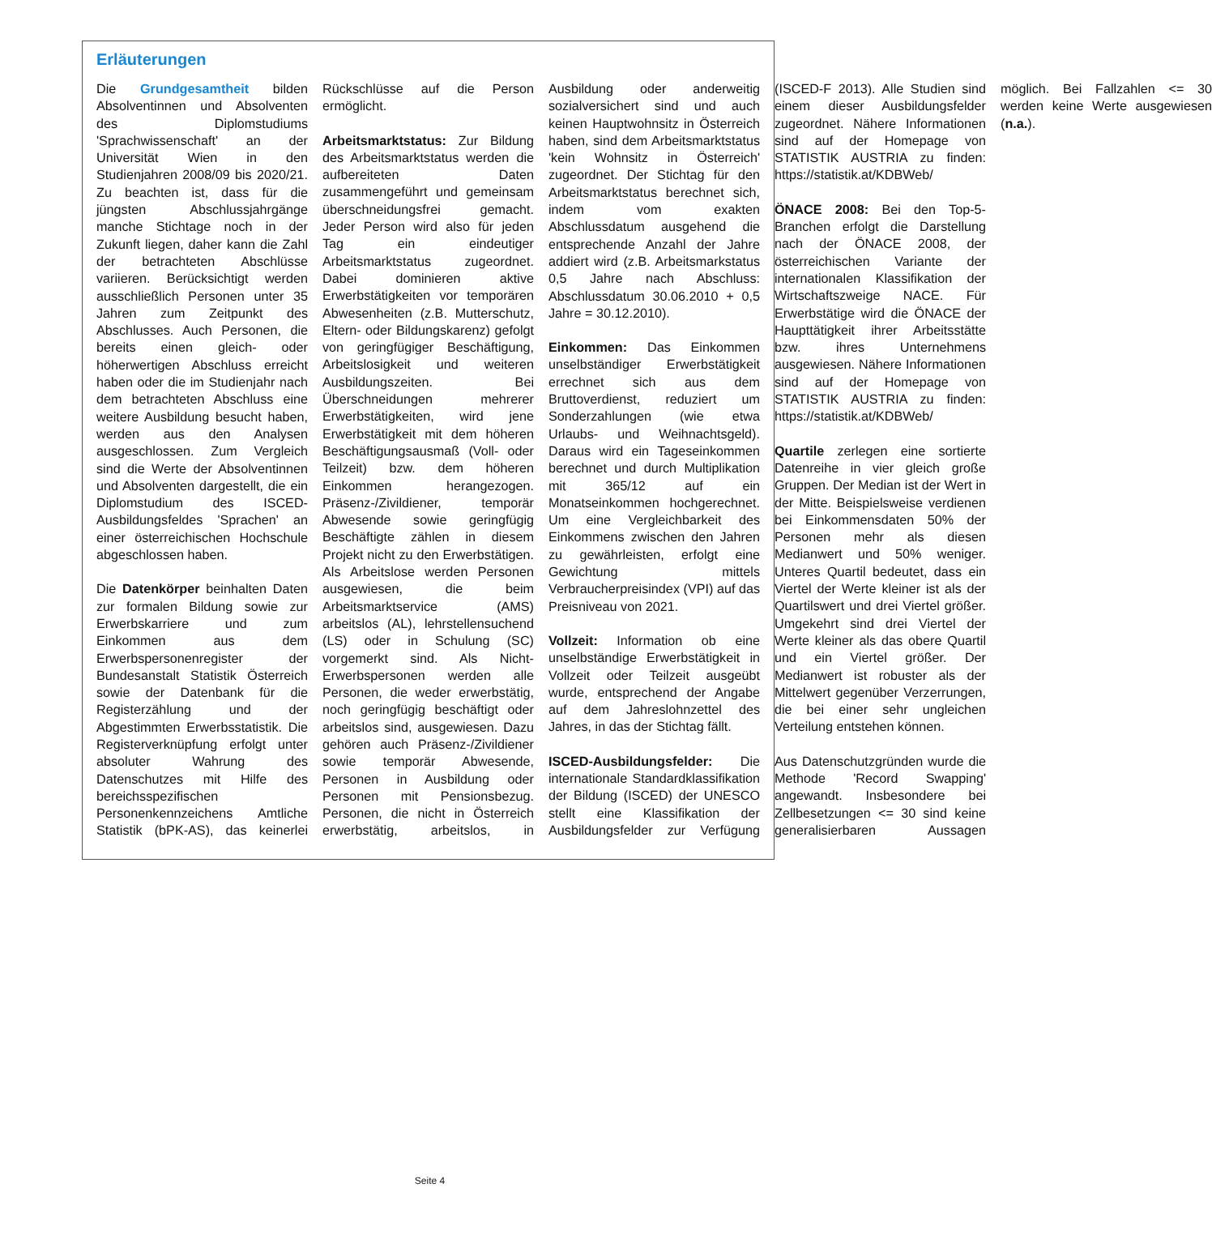Erläuterungen
Die Grundgesamtheit bilden Absolventinnen und Absolventen des Diplomstudiums 'Sprachwissenschaft' an der Universität Wien in den Studienjahren 2008/09 bis 2020/21. Zu beachten ist, dass für die jüngsten Abschlussjahrgänge manche Stichtage noch in der Zukunft liegen, daher kann die Zahl der betrachteten Abschlüsse variieren. Berücksichtigt werden ausschließlich Personen unter 35 Jahren zum Zeitpunkt des Abschlusses. Auch Personen, die bereits einen gleich- oder höherwertigen Abschluss erreicht haben oder die im Studienjahr nach dem betrachteten Abschluss eine weitere Ausbildung besucht haben, werden aus den Analysen ausgeschlossen. Zum Vergleich sind die Werte der Absolventinnen und Absolventen dargestellt, die ein Diplomstudium des ISCED-Ausbildungsfeldes 'Sprachen' an einer österreichischen Hochschule abgeschlossen haben.
Die Datenkörper beinhalten Daten zur formalen Bildung sowie zur Erwerbskarriere und zum Einkommen aus dem Erwerbspersonenregister der Bundesanstalt Statistik Österreich sowie der Datenbank für die Registerzählung und der Abgestimmten Erwerbsstatistik. Die Registerverknüpfung erfolgt unter absoluter Wahrung des Datenschutzes mit Hilfe des bereichsspezifischen Personenkennzeichens Amtliche Statistik (bPK-AS), das keinerlei Rückschlüsse auf die Person ermöglicht.
Arbeitsmarktstatus: Zur Bildung des Arbeitsmarktstatus werden die aufbereiteten Daten zusammengeführt und gemeinsam überschneidungsfrei gemacht. Jeder Person wird also für jeden Tag ein eindeutiger Arbeitsmarktstatus zugeordnet. Dabei dominieren aktive Erwerbstätigkeiten vor temporären Abwesenheiten (z.B. Mutterschutz, Eltern- oder Bildungskarenz) gefolgt von geringfügiger Beschäftigung, Arbeitslosigkeit und weiteren Ausbildungszeiten. Bei Überschneidungen mehrerer Erwerbstätigkeiten, wird jene Erwerbstätigkeit mit dem höheren Beschäftigungsausmaß (Voll- oder Teilzeit) bzw. dem höheren Einkommen herangezogen. Präsenz-/Zivildiener, temporär Abwesende sowie geringfügig Beschäftigte zählen in diesem Projekt nicht zu den Erwerbstätigen. Als Arbeitslose werden Personen ausgewiesen, die beim Arbeitsmarktservice (AMS) arbeitslos (AL), lehrstellensuchend (LS) oder in Schulung (SC) vorgemerkt sind. Als Nicht-Erwerbspersonen werden alle Personen, die weder erwerbstätig, noch geringfügig beschäftigt oder arbeitslos sind, ausgewiesen. Dazu gehören auch Präsenz-/Zivildiener sowie temporär Abwesende, Personen in Ausbildung oder Personen mit Pensionsbezug. Personen, die nicht in Österreich erwerbstätig, arbeitslos, in Ausbildung oder anderweitig sozialversichert sind und auch keinen Hauptwohnsitz in Österreich haben, sind dem Arbeitsmarktstatus 'kein Wohnsitz in Österreich' zugeordnet. Der Stichtag für den Arbeitsmarktstatus berechnet sich, indem vom exakten Abschlussdatum ausgehend die entsprechende Anzahl der Jahre addiert wird (z.B. Arbeitsmarkstatus 0,5 Jahre nach Abschluss: Abschlussdatum 30.06.2010 + 0,5 Jahre = 30.12.2010).
Einkommen: Das Einkommen unselbständiger Erwerbstätigkeit errechnet sich aus dem Bruttoverdienst, reduziert um Sonderzahlungen (wie etwa Urlaubs- und Weihnachtsgeld). Daraus wird ein Tageseinkommen berechnet und durch Multiplikation mit 365/12 auf ein Monatseinkommen hochgerechnet. Um eine Vergleichbarkeit des Einkommens zwischen den Jahren zu gewährleisten, erfolgt eine Gewichtung mittels Verbraucherpreisindex (VPI) auf das Preisniveau von 2021.
Vollzeit: Information ob eine unselbständige Erwerbstätigkeit in Vollzeit oder Teilzeit ausgeübt wurde, entsprechend der Angabe auf dem Jahreslohnzettel des Jahres, in das der Stichtag fällt.
ISCED-Ausbildungsfelder: Die internationale Standardklassifikation der Bildung (ISCED) der UNESCO stellt eine Klassifikation der Ausbildungsfelder zur Verfügung (ISCED-F 2013). Alle Studien sind einem dieser Ausbildungsfelder zugeordnet. Nähere Informationen sind auf der Homepage von STATISTIK AUSTRIA zu finden: https://statistik.at/KDBWeb/
ÖNACE 2008: Bei den Top-5-Branchen erfolgt die Darstellung nach der ÖNACE 2008, der österreichischen Variante der internationalen Klassifikation der Wirtschaftszweige NACE. Für Erwerbstätige wird die ÖNACE der Haupttätigkeit ihrer Arbeitsstätte bzw. ihres Unternehmens ausgewiesen. Nähere Informationen sind auf der Homepage von STATISTIK AUSTRIA zu finden: https://statistik.at/KDBWeb/
Quartile zerlegen eine sortierte Datenreihe in vier gleich große Gruppen. Der Median ist der Wert in der Mitte. Beispielsweise verdienen bei Einkommensdaten 50% der Personen mehr als diesen Medianwert und 50% weniger. Unteres Quartil bedeutet, dass ein Viertel der Werte kleiner ist als der Quartilswert und drei Viertel größer. Umgekehrt sind drei Viertel der Werte kleiner als das obere Quartil und ein Viertel größer. Der Medianwert ist robuster als der Mittelwert gegenüber Verzerrungen, die bei einer sehr ungleichen Verteilung entstehen können.
Aus Datenschutzgründen wurde die Methode 'Record Swapping' angewandt. Insbesondere bei Zellbesetzungen <= 30 sind keine generalisierbaren Aussagen möglich. Bei Fallzahlen <= 30 werden keine Werte ausgewiesen (n.a.).
Seite 4